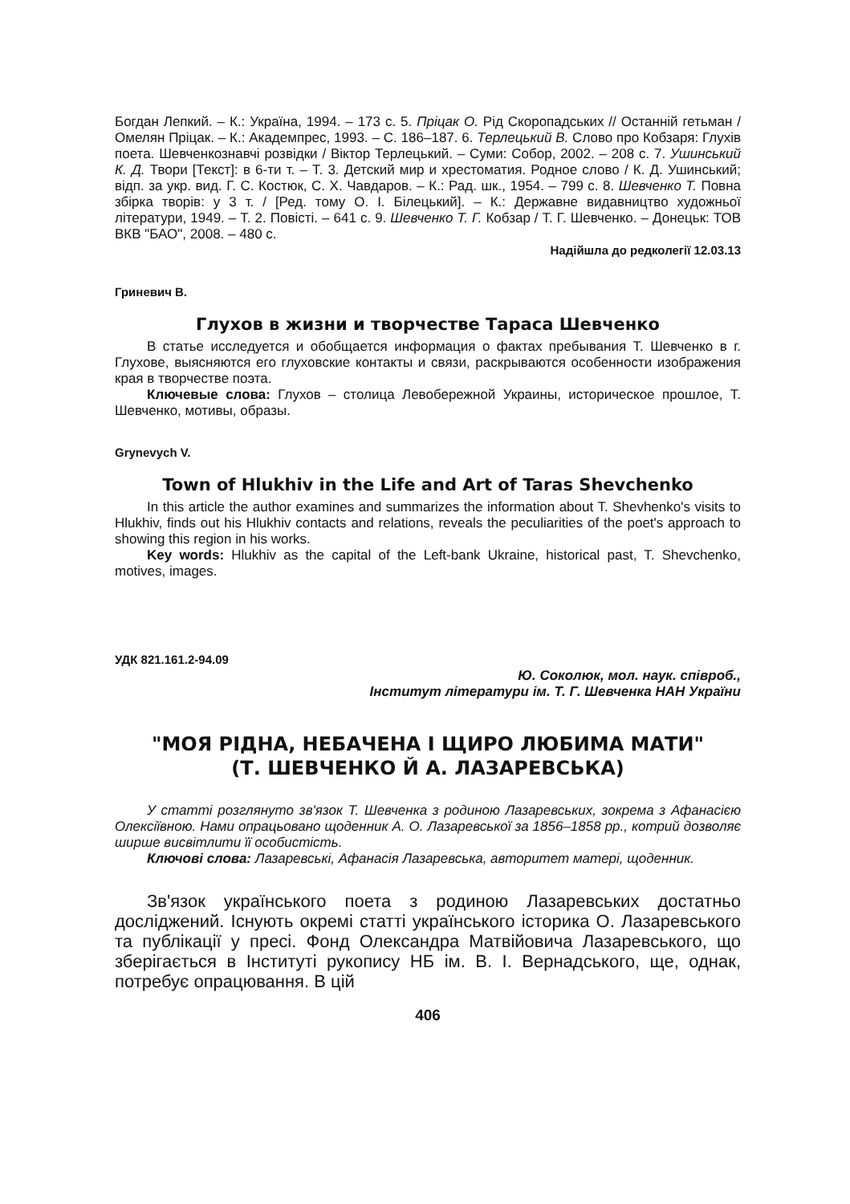Богдан Лепкий. – К.: Україна, 1994. – 173 с. 5. Пріцак О. Рід Скоропадських // Останній гетьман / Омелян Пріцак. – К.: Академпрес, 1993. – С. 186–187. 6. Терлецький В. Слово про Кобзаря: Глухів поета. Шевченкознавчі розвідки / Віктор Терлецький. – Суми: Собор, 2002. – 208 с. 7. Ушинський К. Д. Твори [Текст]: в 6-ти т. – Т. 3. Детский мир и хрестоматия. Родное слово / К. Д. Ушинський; відп. за укр. вид. Г. С. Костюк, С. Х. Чавдаров. – К.: Рад. шк., 1954. – 799 с. 8. Шевченко Т. Повна збірка творів: у 3 т. / [Ред. тому О. І. Білецький]. – К.: Державне видавництво художньої літератури, 1949. – Т. 2. Повісті. – 641 с. 9. Шевченко Т. Г. Кобзар / Т. Г. Шевченко. – Донецьк: ТОВ ВКВ "БАО", 2008. – 480 с.
Надійшла до редколегії 12.03.13
Гриневич В.
Глухов в жизни и творчестве Тараса Шевченко
В статье исследуется и обобщается информация о фактах пребывания Т. Шевченко в г. Глухове, выясняются его глуховские контакты и связи, раскрываются особенности изображения края в творчестве поэта.
Ключевые слова: Глухов – столица Левобережной Украины, историческое прошлое, Т. Шевченко, мотивы, образы.
Grynevych V.
Town of Hlukhiv in the Life and Art of Taras Shevchenko
In this article the author examines and summarizes the information about T. Shevhenko's visits to Hlukhiv, finds out his Hlukhiv contacts and relations, reveals the peculiarities of the poet's approach to showing this region in his works.
Key words: Hlukhiv as the capital of the Left-bank Ukraine, historical past, T. Shevchenko, motives, images.
УДК 821.161.2-94.09
Ю. Соколюк, мол. наук. співроб.,
Інститут літератури ім. Т. Г. Шевченка НАН України
"МОЯ РІДНА, НЕБАЧЕНА І ЩИРО ЛЮБИМА МАТИ"
(Т. ШЕВЧЕНКО Й А. ЛАЗАРЕВСЬКА)
У статті розглянуто зв'язок Т. Шевченка з родиною Лазаревських, зокрема з Афанасією Олексіївною. Нами опрацьовано щоденник А. О. Лазаревської за 1856–1858 рр., котрий дозволяє ширше висвітлити її особистість.
Ключові слова: Лазаревські, Афанасія Лазаревська, авторитет матері, щоденник.
Зв'язок українського поета з родиною Лазаревських достатньо досліджений. Існують окремі статті українського історика О. Лазаревського та публікації у пресі. Фонд Олександра Матвійовича Лазаревського, що зберігається в Інституті рукопису НБ ім. В. І. Вернадського, ще, однак, потребує опрацювання. В цій
406